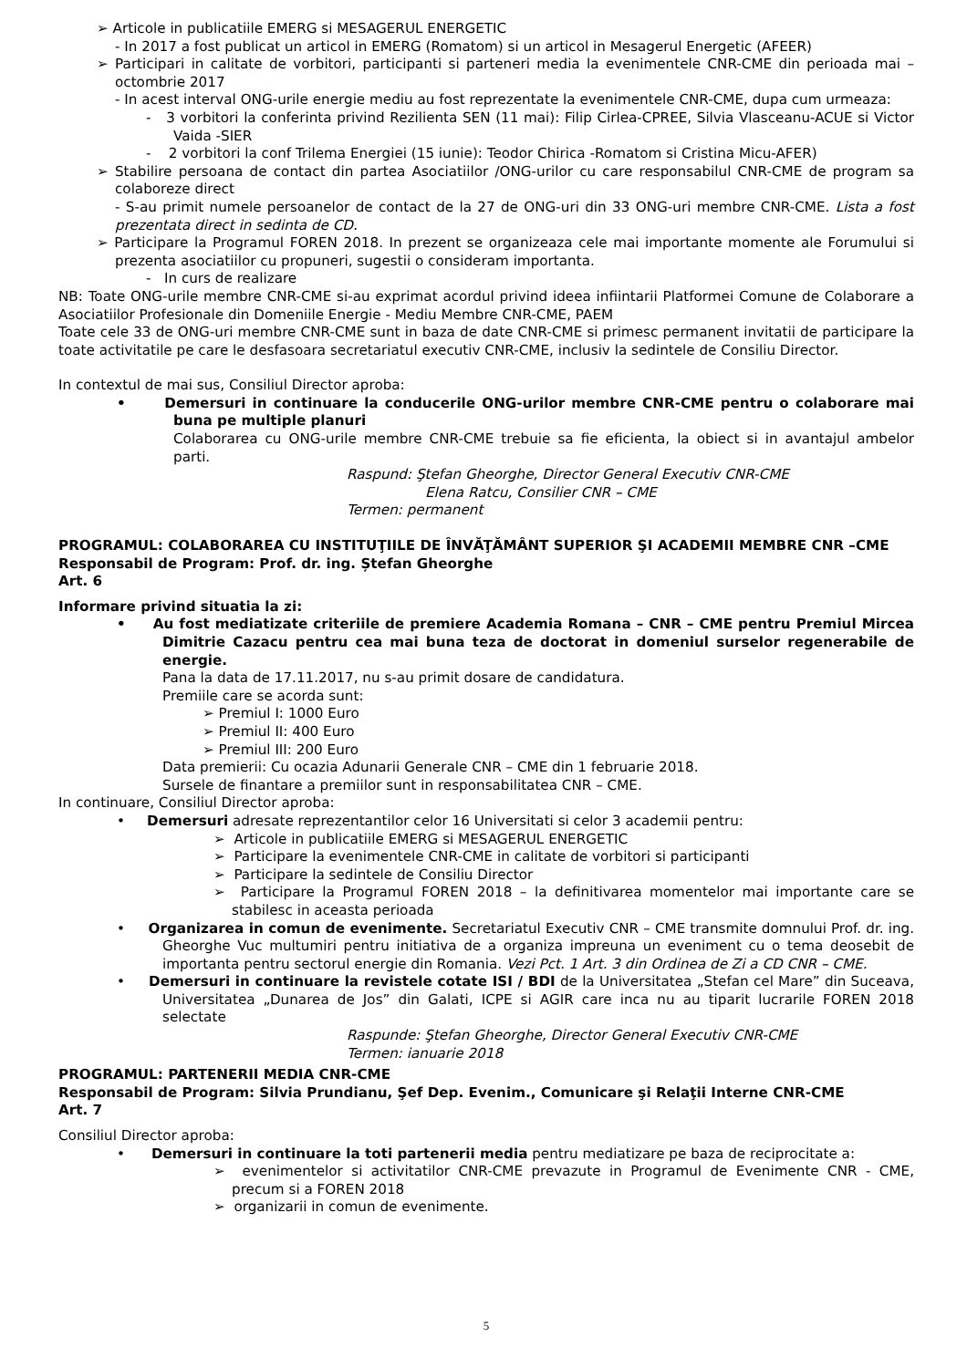➢ Articole in publicatiile EMERG si MESAGERUL ENERGETIC
- In 2017 a fost publicat un articol in EMERG (Romatom) si un articol in Mesagerul Energetic (AFEER)
➢ Participari in calitate de vorbitori, participanti si parteneri media la evenimentele CNR-CME din perioada mai – octombrie 2017
- In acest interval ONG-urile energie mediu au fost reprezentate la evenimentele CNR-CME, dupa cum urmeaza:
- 3 vorbitori la conferinta privind Rezilienta SEN (11 mai): Filip Cirlea-CPREE, Silvia Vlasceanu-ACUE si Victor Vaida -SIER
- 2 vorbitori la conf Trilema Energiei (15 iunie): Teodor Chirica -Romatom si Cristina Micu-AFER)
➢ Stabilire persoana de contact din partea Asociatiilor /ONG-urilor cu care responsabilul CNR-CME de program sa colaboreze direct
- S-au primit numele persoanelor de contact de la 27 de ONG-uri din 33 ONG-uri membre CNR-CME. Lista a fost prezentata direct in sedinta de CD.
➢ Participare la Programul FOREN 2018. In prezent se organizeaza cele mai importante momente ale Forumului si prezenta asociatiilor cu propuneri, sugestii o consideram importanta.
- In curs de realizare
NB: Toate ONG-urile membre CNR-CME si-au exprimat acordul privind ideea infiintarii Platformei Comune de Colaborare a Asociatiilor Profesionale din Domeniile Energie - Mediu Membre CNR-CME, PAEM
Toate cele 33 de ONG-uri membre CNR-CME sunt in baza de date CNR-CME si primesc permanent invitatii de participare la toate activitatile pe care le desfasoara secretariatul executiv CNR-CME, inclusiv la sedintele de Consiliu Director.
In contextul de mai sus, Consiliul Director aproba:
• Demersuri in continuare la conducerile ONG-urilor membre CNR-CME pentru o colaborare mai buna pe multiple planuri
Colaborarea cu ONG-urile membre CNR-CME trebuie sa fie eficienta, la obiect si in avantajul ambelor parti.
Raspund: Ştefan Gheorghe, Director General Executiv CNR-CME
Elena Ratcu, Consilier CNR – CME
Termen: permanent
PROGRAMUL: COLABORAREA CU INSTITUŢIILE DE ÎNVĂŢĂMÂNT SUPERIOR ŞI ACADEMII MEMBRE CNR –CME
Responsabil de Program: Prof. dr. ing. Ștefan Gheorghe
Art. 6
Informare privind situatia la zi:
• Au fost mediatizate criteriile de premiere Academia Romana – CNR – CME pentru Premiul Mircea Dimitrie Cazacu pentru cea mai buna teza de doctorat in domeniul surselor regenerabile de energie.
Pana la data de 17.11.2017, nu s-au primit dosare de candidatura.
Premiile care se acorda sunt:
➢ Premiul I: 1000 Euro
➢ Premiul II: 400 Euro
➢ Premiul III: 200 Euro
Data premierii: Cu ocazia Adunarii Generale CNR – CME din 1 februarie 2018.
Sursele de finantare a premiilor sunt in responsabilitatea CNR – CME.
In continuare, Consiliul Director aproba:
• Demersuri adresate reprezentantilor celor 16 Universitati si celor 3 academii pentru:
➢ Articole in publicatiile EMERG si MESAGERUL ENERGETIC
➢ Participare la evenimentele CNR-CME in calitate de vorbitori si participanti
➢ Participare la sedintele de Consiliu Director
➢ Participare la Programul FOREN 2018 – la definitivarea momentelor mai importante care se stabilesc in aceasta perioada
• Organizarea in comun de evenimente. Secretariatul Executiv CNR – CME transmite domnului Prof. dr. ing. Gheorghe Vuc multumiri pentru initiativa de a organiza impreuna un eveniment cu o tema deosebit de importanta pentru sectorul energie din Romania. Vezi Pct. 1 Art. 3 din Ordinea de Zi a CD CNR – CME.
• Demersuri in continuare la revistele cotate ISI / BDI de la Universitatea „Stefan cel Mare” din Suceava, Universitatea „Dunarea de Jos” din Galati, ICPE si AGIR care inca nu au tiparit lucrarile FOREN 2018 selectate
Raspunde: Ştefan Gheorghe, Director General Executiv CNR-CME
Termen: ianuarie 2018
PROGRAMUL: PARTENERII MEDIA CNR-CME
Responsabil de Program: Silvia Prundianu, Şef Dep. Evenim., Comunicare şi Relaţii Interne CNR-CME
Art. 7
Consiliul Director aproba:
• Demersuri in continuare la toti partenerii media pentru mediatizare pe baza de reciprocitate a:
➢ evenimentelor si activitatilor CNR-CME prevazute in Programul de Evenimente CNR - CME, precum si a FOREN 2018
➢ organizarii in comun de evenimente.
5